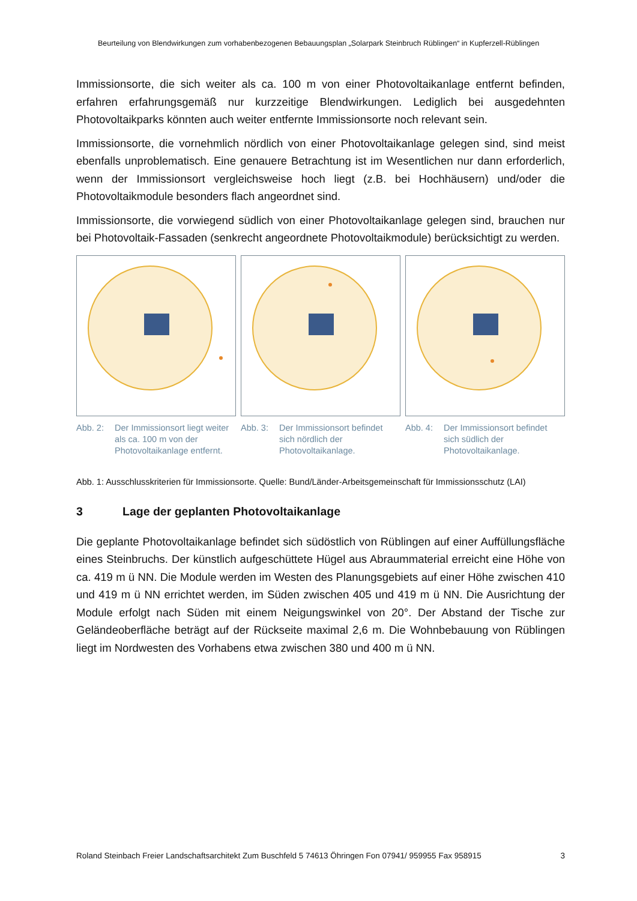Beurteilung von Blendwirkungen zum vorhabenbezogenen Bebauungsplan „Solarpark Steinbruch Rüblingen“ in Kupferzell-Rüblingen
Immissionsorte, die sich weiter als ca. 100 m von einer Photovoltaikanlage entfernt befinden, erfahren erfahrungsgemäß nur kurzzeitige Blendwirkungen. Lediglich bei ausgedehnten Photovoltaikparks könnten auch weiter entfernte Immissionsorte noch relevant sein.
Immissionsorte, die vornehmlich nördlich von einer Photovoltaikanlage gelegen sind, sind meist ebenfalls unproblematisch. Eine genauere Betrachtung ist im Wesentlichen nur dann erforderlich, wenn der Immissionsort vergleichsweise hoch liegt (z.B. bei Hochhäusern) und/oder die Photovoltaikmodule besonders flach angeordnet sind.
Immissionsorte, die vorwiegend südlich von einer Photovoltaikanlage gelegen sind, brauchen nur bei Photovoltaik-Fassaden (senkrecht angeordnete Photovoltaikmodule) berücksichtigt zu werden.
Abb. 2: Der Immissionsort liegt weiter als ca. 100 m von der Photovoltaikanlage entfernt.
Abb. 3: Der Immissionsort befindet sich nördlich der Photovoltaikanlage.
Abb. 4: Der Immissionsort befindet sich südlich der Photovoltaikanlage.
Abb. 1: Ausschlusskriterien für Immissionsorte. Quelle: Bund/Länder-Arbeitsgemeinschaft für Immissionsschutz (LAI)
3 Lage der geplanten Photovoltaikanlage
Die geplante Photovoltaikanlage befindet sich südöstlich von Rüblingen auf einer Auffüllungsfläche eines Steinbruchs. Der künstlich aufgeschüttete Hügel aus Abraummaterial erreicht eine Höhe von ca. 419 m ü NN. Die Module werden im Westen des Planungsgebiets auf einer Höhe zwischen 410 und 419 m ü NN errichtet werden, im Süden zwischen 405 und 419 m ü NN. Die Ausrichtung der Module erfolgt nach Süden mit einem Neigungswinkel von 20°. Der Abstand der Tische zur Geländeoberfläche beträgt auf der Rückseite maximal 2,6 m. Die Wohnbebauung von Rüblingen liegt im Nordwesten des Vorhabens etwa zwischen 380 und 400 m ü NN.
Roland Steinbach Freier Landschaftsarchitekt Zum Buschfeld 5 74613 Öhringen Fon 07941/ 959955 Fax 958915 3